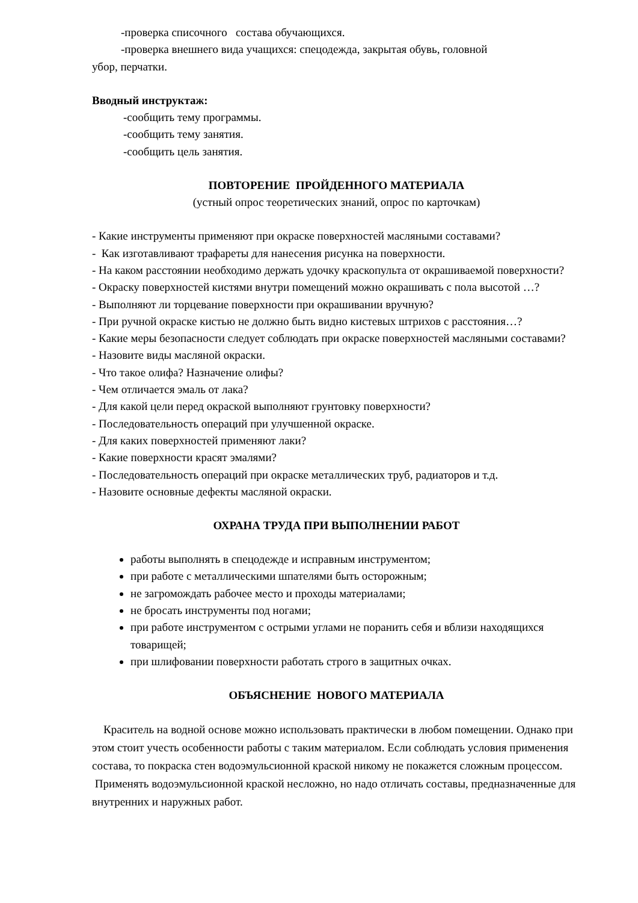-проверка списочного состава обучающихся.
-проверка внешнего вида учащихся: спецодежда, закрытая обувь, головной
убор, перчатки.
Вводный инструктаж:
-сообщить тему программы.
-сообщить тему занятия.
-сообщить цель занятия.
ПОВТОРЕНИЕ ПРОЙДЕННОГО МАТЕРИАЛА
(устный опрос теоретических знаний, опрос по карточкам)
- Какие инструменты применяют при окраске поверхностей масляными составами?
- Как изготавливают трафареты для нанесения рисунка на поверхности.
- На каком расстоянии необходимо держать удочку краскопульта от окрашиваемой поверхности?
- Окраску поверхностей кистями внутри помещений можно окрашивать с пола высотой …?
- Выполняют ли торцевание поверхности при окрашивании вручную?
- При ручной окраске кистью не должно быть видно кистевых штрихов с расстояния…?
- Какие меры безопасности следует соблюдать при окраске поверхностей масляными составами?
- Назовите виды масляной окраски.
- Что такое олифа? Назначение олифы?
- Чем отличается эмаль от лака?
- Для какой цели перед окраской выполняют грунтовку поверхности?
- Последовательность операций при улучшенной окраске.
- Для каких поверхностей применяют лаки?
- Какие поверхности красят эмалями?
- Последовательность операций при окраске металлических труб, радиаторов и т.д.
- Назовите основные дефекты масляной окраски.
ОХРАНА ТРУДА ПРИ ВЫПОЛНЕНИИ РАБОТ
работы выполнять в спецодежде и исправным инструментом;
при работе с металлическими шпателями быть осторожным;
не загромождать рабочее место и проходы материалами;
не бросать инструменты под ногами;
при работе инструментом с острыми углами не поранить себя и вблизи находящихся товарищей;
при шлифовании поверхности работать строго в защитных очках.
ОБЪЯСНЕНИЕ НОВОГО МАТЕРИАЛА
Краситель на водной основе можно использовать практически в любом помещении. Однако при этом стоит учесть особенности работы с таким материалом. Если соблюдать условия применения состава, то покраска стен водоэмульсионной краской никому не покажется сложным процессом. Применять водоэмульсионной краской несложно, но надо отличать составы, предназначенные для внутренних и наружных работ.